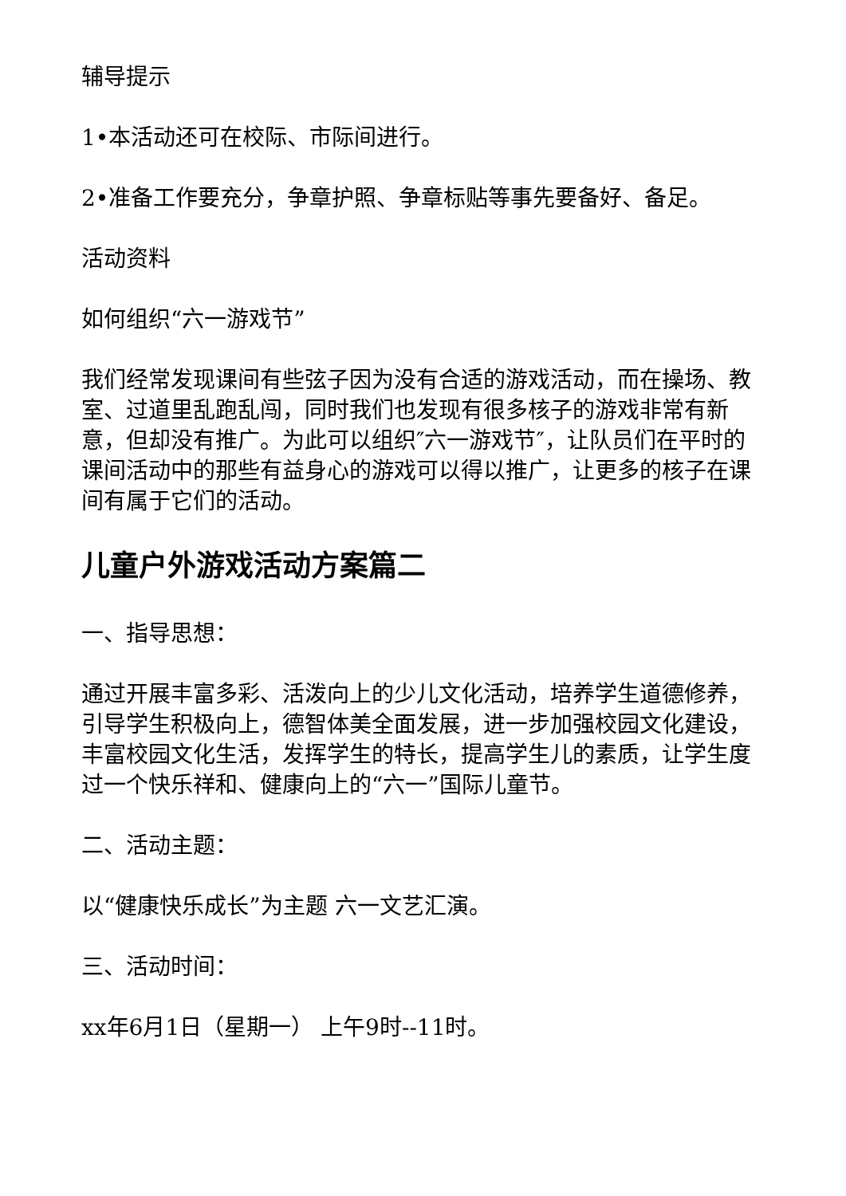辅导提示
1•本活动还可在校际、市际间进行。
2•准备工作要充分，争章护照、争章标贴等事先要备好、备足。
活动资料
如何组织“六一游戏节”
我们经常发现课间有些弦子因为没有合适的游戏活动，而在操场、教室、过道里乱跑乱闯，同时我们也发现有很多核子的游戏非常有新意，但却没有推广。为此可以组织″六一游戏节″，让队员们在平时的课间活动中的那些有益身心的游戏可以得以推广，让更多的核子在课间有属于它们的活动。
儿童户外游戏活动方案篇二
一、指导思想：
通过开展丰富多彩、活泼向上的少儿文化活动，培养学生道德修养，引导学生积极向上，德智体美全面发展，进一步加强校园文化建设，丰富校园文化生活，发挥学生的特长，提高学生儿的素质，让学生度过一个快乐祥和、健康向上的“六一”国际儿童节。
二、活动主题：
以“健康快乐成长”为主题 六一文艺汇演。
三、活动时间：
xx年6月1日（星期一） 上午9时--11时。